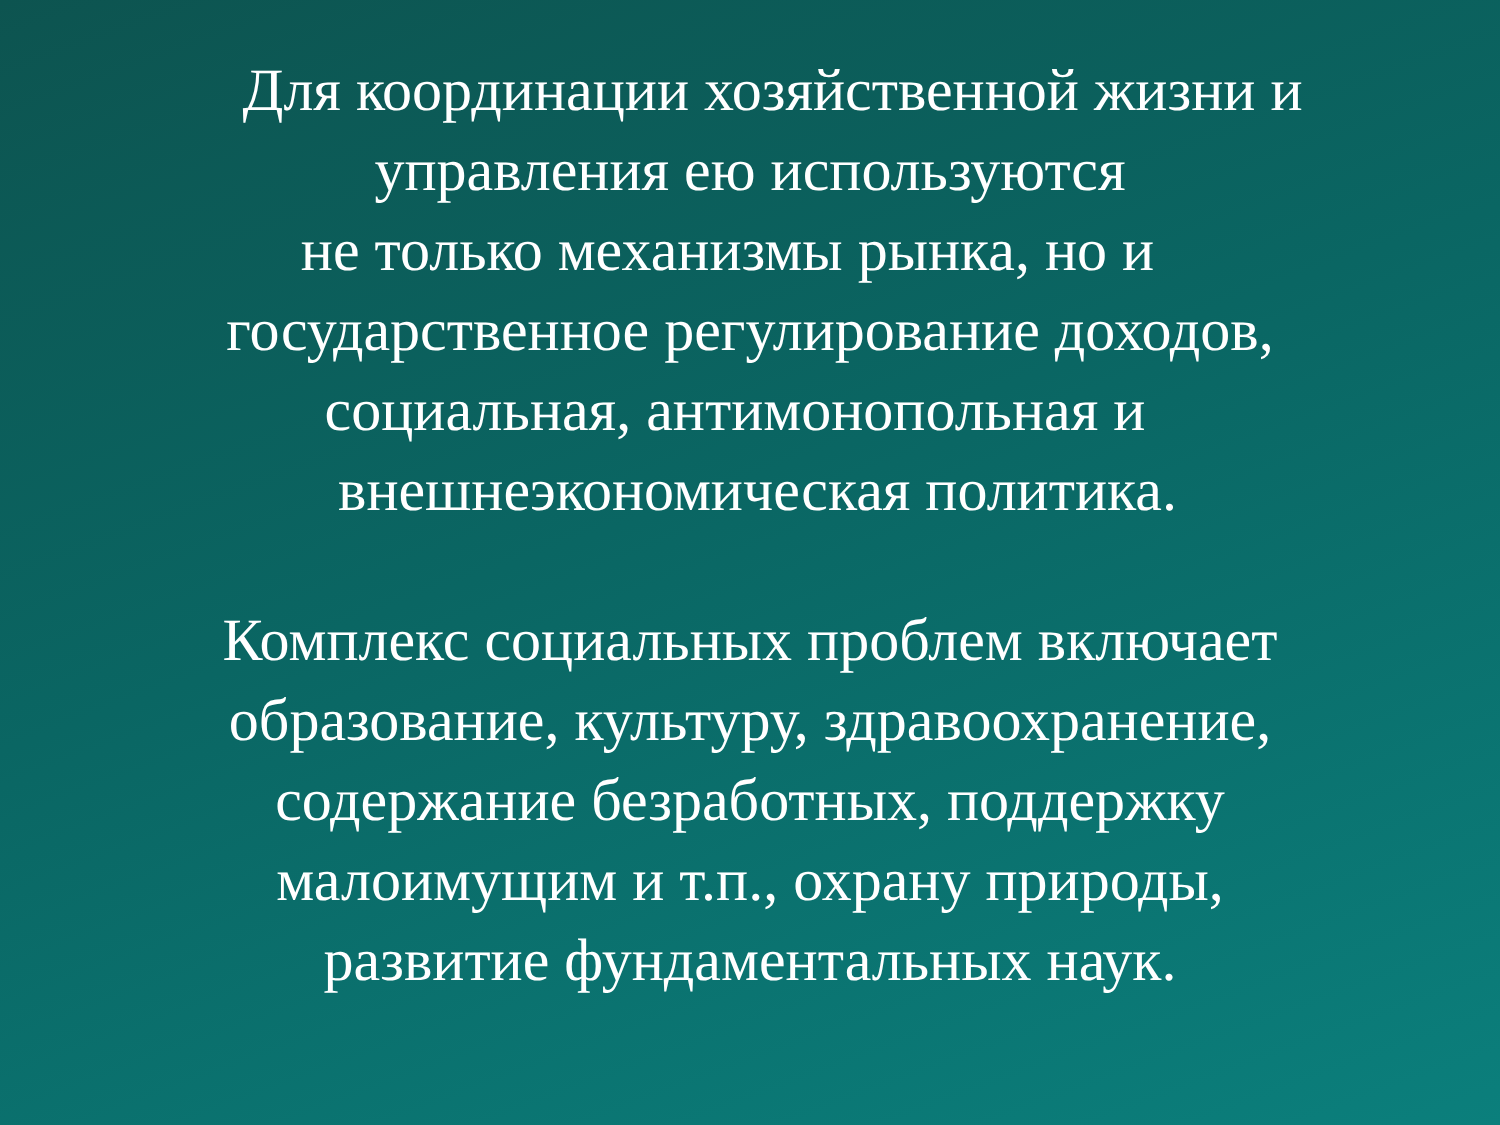Для координации хозяйственной жизни и
управления ею используются
не только механизмы рынка, но и
государственное регулирование доходов,
социальная, антимонопольная и
внешнеэкономическая политика.
Комплекс социальных проблем включает
образование, культуру, здравоохранение,
содержание безработных, поддержку
малоимущим и т.п., охрану природы,
развитие фундаментальных наук.